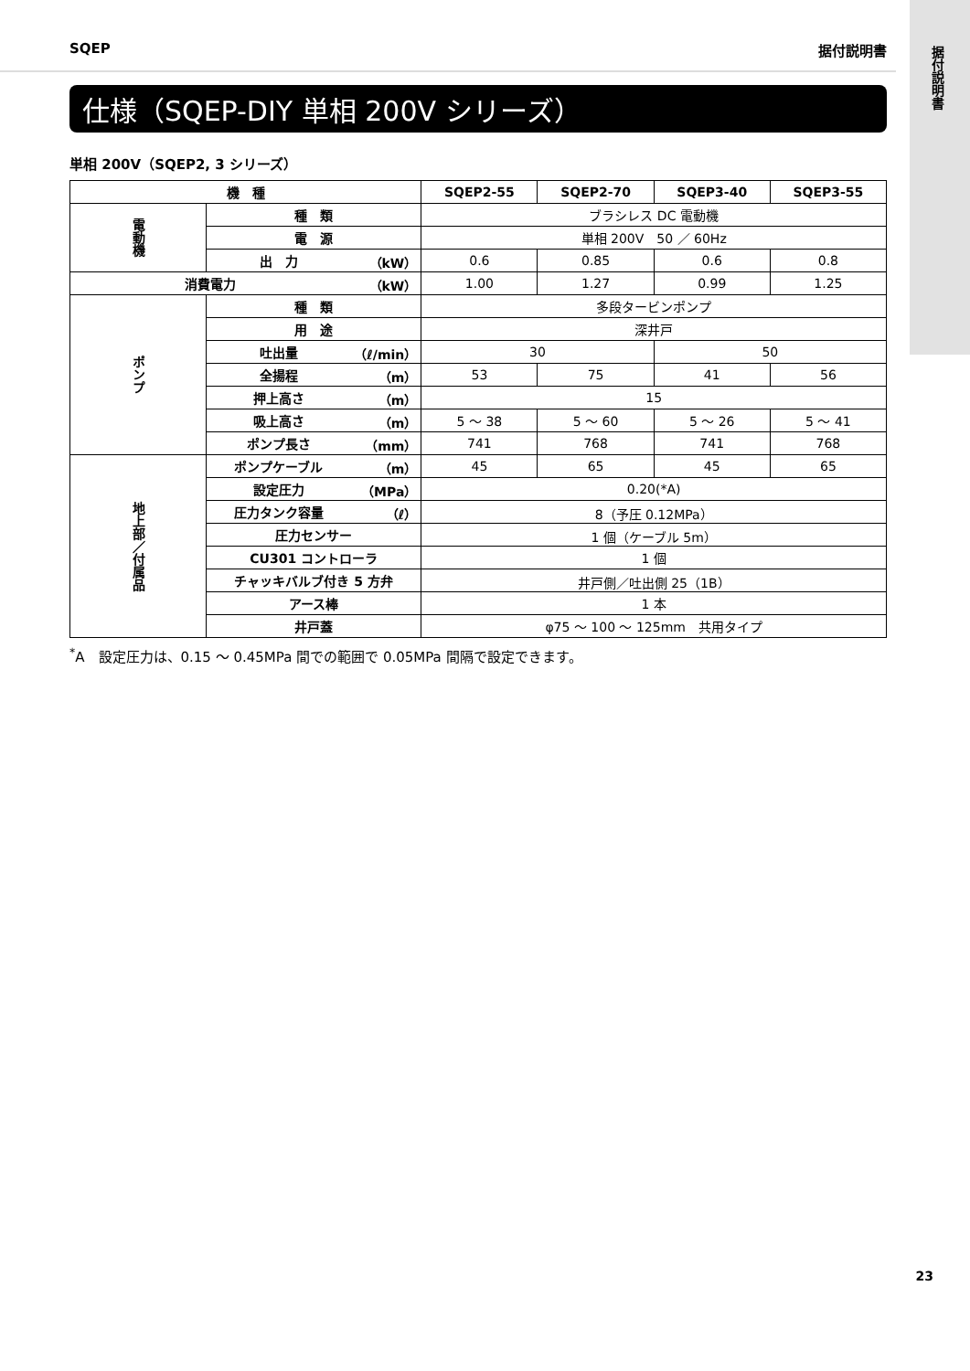据付説明書
SQEP 据付説明書
仕様（SQEP-DIY 単相 200V シリーズ）
単相 200V（SQEP2, 3 シリーズ）
| 機 種 | | | SQEP2-55 | SQEP2-70 | SQEP3-40 | SQEP3-55 |
| --- | --- | --- | --- | --- | --- | --- |
| 電動機 | 種 類 | | ブラシレス DC 電動機 | | | |
| | 電 源 | | 単相 200V 50 ／ 60Hz | | | |
| | 出 力 | （kW） | 0.6 | 0.85 | 0.6 | 0.8 |
| 消費電力 | | （kW） | 1.00 | 1.27 | 0.99 | 1.25 |
| ポンプ | 種 類 | | 多段タービンポンプ | | | |
| | 用 途 | | 深井戸 | | | |
| | 吐出量 | （ℓ/min） | 30 | | 50 | |
| | 全揚程 | （m） | 53 | 75 | 41 | 56 |
| | 押上高さ | （m） | 15 | | | |
| | 吸上高さ | （m） | 5 ～ 38 | 5 ～ 60 | 5 ～ 26 | 5 ～ 41 |
| | ポンプ長さ | （mm） | 741 | 768 | 741 | 768 |
| 地上部／付属品 | ポンプケーブル | （m） | 45 | 65 | 45 | 65 |
| | 設定圧力 | （MPa） | 0.20(*A) | | | |
| | 圧力タンク容量 | （ℓ） | 8（予圧 0.12MPa） | | | |
| | 圧力センサー | | 1 個（ケーブル 5m） | | | |
| | CU301 コントローラ | | 1 個 | | | |
| | チャッキバルブ付き 5 方弁 | | 井戸側／吐出側 25（1B） | | | |
| | アース棒 | | 1 本 | | | |
| | 井戸蓋 | | φ75 ～ 100 ～ 125mm 共用タイプ | | | |
<sup>*</sup> A　設定圧力は、0.15 ～ 0.45MPa 間での範囲で 0.05MPa 間隔で設定できます。
23